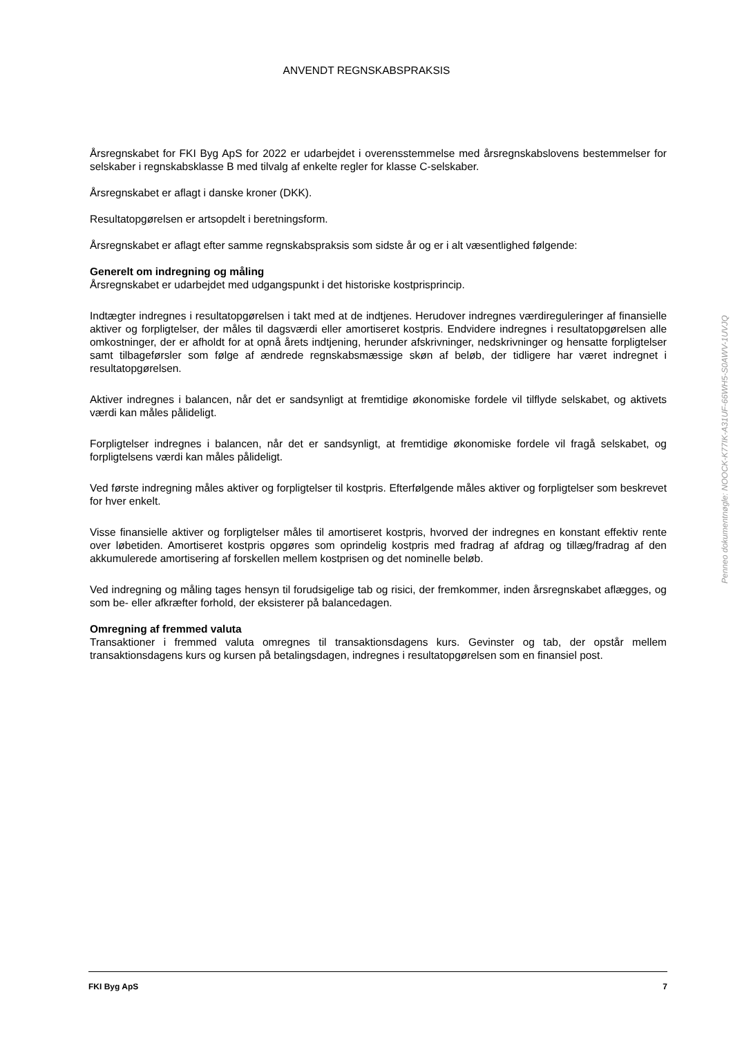ANVENDT REGNSKABSPRAKSIS
Årsregnskabet for FKI Byg ApS for 2022 er udarbejdet i overensstemmelse med årsregnskabslovens bestemmelser for selskaber i regnskabsklasse B med tilvalg af enkelte regler for klasse C-selskaber.
Årsregnskabet er aflagt i danske kroner (DKK).
Resultatopgørelsen er artsopdelt i beretningsform.
Årsregnskabet er aflagt efter samme regnskabspraksis som sidste år og er i alt væsentlighed følgende:
Generelt om indregning og måling
Årsregnskabet er udarbejdet med udgangspunkt i det historiske kostprisprincip.
Indtægter indregnes i resultatopgørelsen i takt med at de indtjenes. Herudover indregnes værdireguleringer af finansielle aktiver og forpligtelser, der måles til dagsværdi eller amortiseret kostpris. Endvidere indregnes i resultatopgørelsen alle omkostninger, der er afholdt for at opnå årets indtjening, herunder afskrivninger, nedskrivninger og hensatte forpligtelser samt tilbageførsler som følge af ændrede regnskabsmæssige skøn af beløb, der tidligere har været indregnet i resultatopgørelsen.
Aktiver indregnes i balancen, når det er sandsynligt at fremtidige økonomiske fordele vil tilflyde selskabet, og aktivets værdi kan måles pålideligt.
Forpligtelser indregnes i balancen, når det er sandsynligt, at fremtidige økonomiske fordele vil fragå selskabet, og forpligtelsens værdi kan måles pålideligt.
Ved første indregning måles aktiver og forpligtelser til kostpris. Efterfølgende måles aktiver og forpligtelser som beskrevet for hver enkelt.
Visse finansielle aktiver og forpligtelser måles til amortiseret kostpris, hvorved der indregnes en konstant effektiv rente over løbetiden. Amortiseret kostpris opgøres som oprindelig kostpris med fradrag af afdrag og tillæg/fradrag af den akkumulerede amortisering af forskellen mellem kostprisen og det nominelle beløb.
Ved indregning og måling tages hensyn til forudsigelige tab og risici, der fremkommer, inden årsregnskabet aflægges, og som be- eller afkræfter forhold, der eksisterer på balancedagen.
Omregning af fremmed valuta
Transaktioner i fremmed valuta omregnes til transaktionsdagens kurs. Gevinster og tab, der opstår mellem transaktionsdagens kurs og kursen på betalingsdagen, indregnes i resultatopgørelsen som en finansiel post.
Penneo dokumentnøgle: NOOCK-K77IK-A31UF-66WH5-S0AWV-1UVJQ
FKI Byg ApS 7